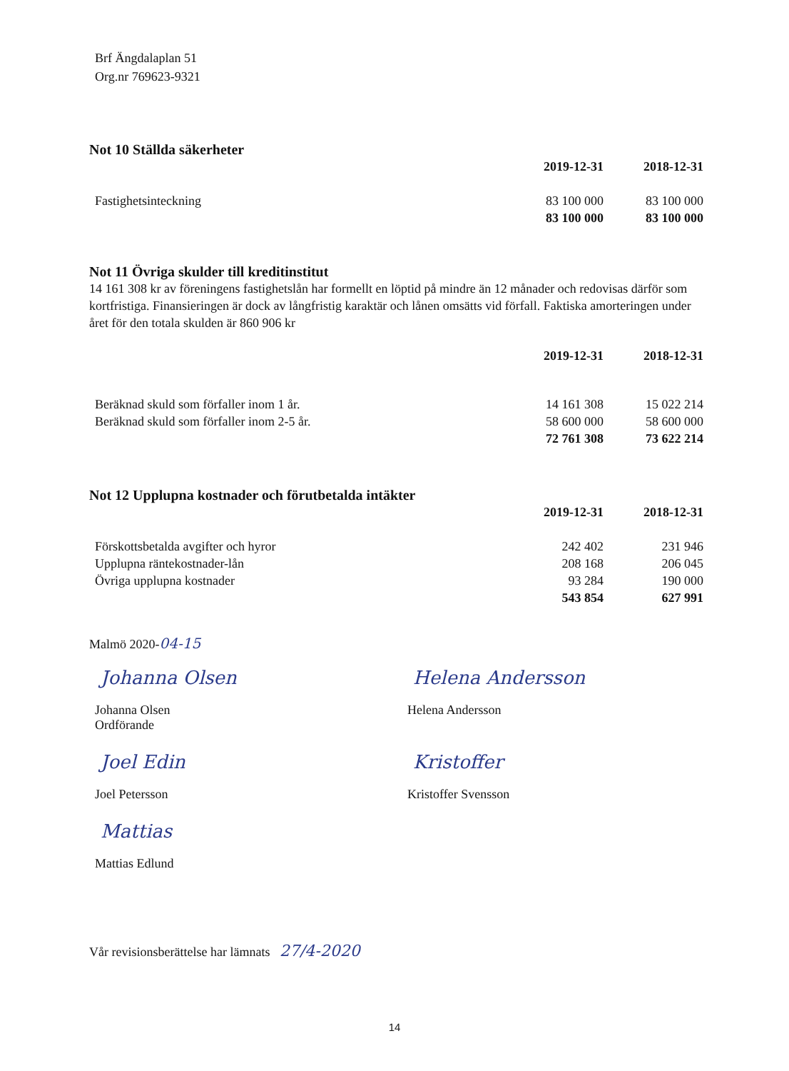Brf Ängdalaplan 51
Org.nr 769623-9321
Not 10 Ställda säkerheter
| | 2019-12-31 | 2018-12-31 |
| Fastighetsinteckning | 83 100 000 | 83 100 000 |
| | 83 100 000 | 83 100 000 |
Not 11 Övriga skulder till kreditinstitut
14 161 308 kr av föreningens fastighetslån har formellt en löptid på mindre än 12 månader och redovisas därför som kortfristiga. Finansieringen är dock av långfristig karaktär och lånen omsätts vid förfall. Faktiska amorteringen under året för den totala skulden är 860 906 kr
| | 2019-12-31 | 2018-12-31 |
| Beräknad skuld som förfaller inom 1 år. | 14 161 308 | 15 022 214 |
| Beräknad skuld som förfaller inom 2-5 år. | 58 600 000 | 58 600 000 |
| | 72 761 308 | 73 622 214 |
Not 12 Upplupna kostnader och förutbetalda intäkter
| | 2019-12-31 | 2018-12-31 |
| Förskottsbetalda avgifter och hyror | 242 402 | 231 946 |
| Upplupna räntekostnader-lån | 208 168 | 206 045 |
| Övriga upplupna kostnader | 93 284 | 190 000 |
| | 543 854 | 627 991 |
Malmö 2020-04-15
Johanna Olsen
Johanna Olsen
Ordförande
Helena Andersson
Helena Andersson
Joel Edin
Joel Petersson
Kristoffer
Kristoffer Svensson
Mattias
Mattias Edlund
Vår revisionsberättelse har lämnats 27/4-2020
14